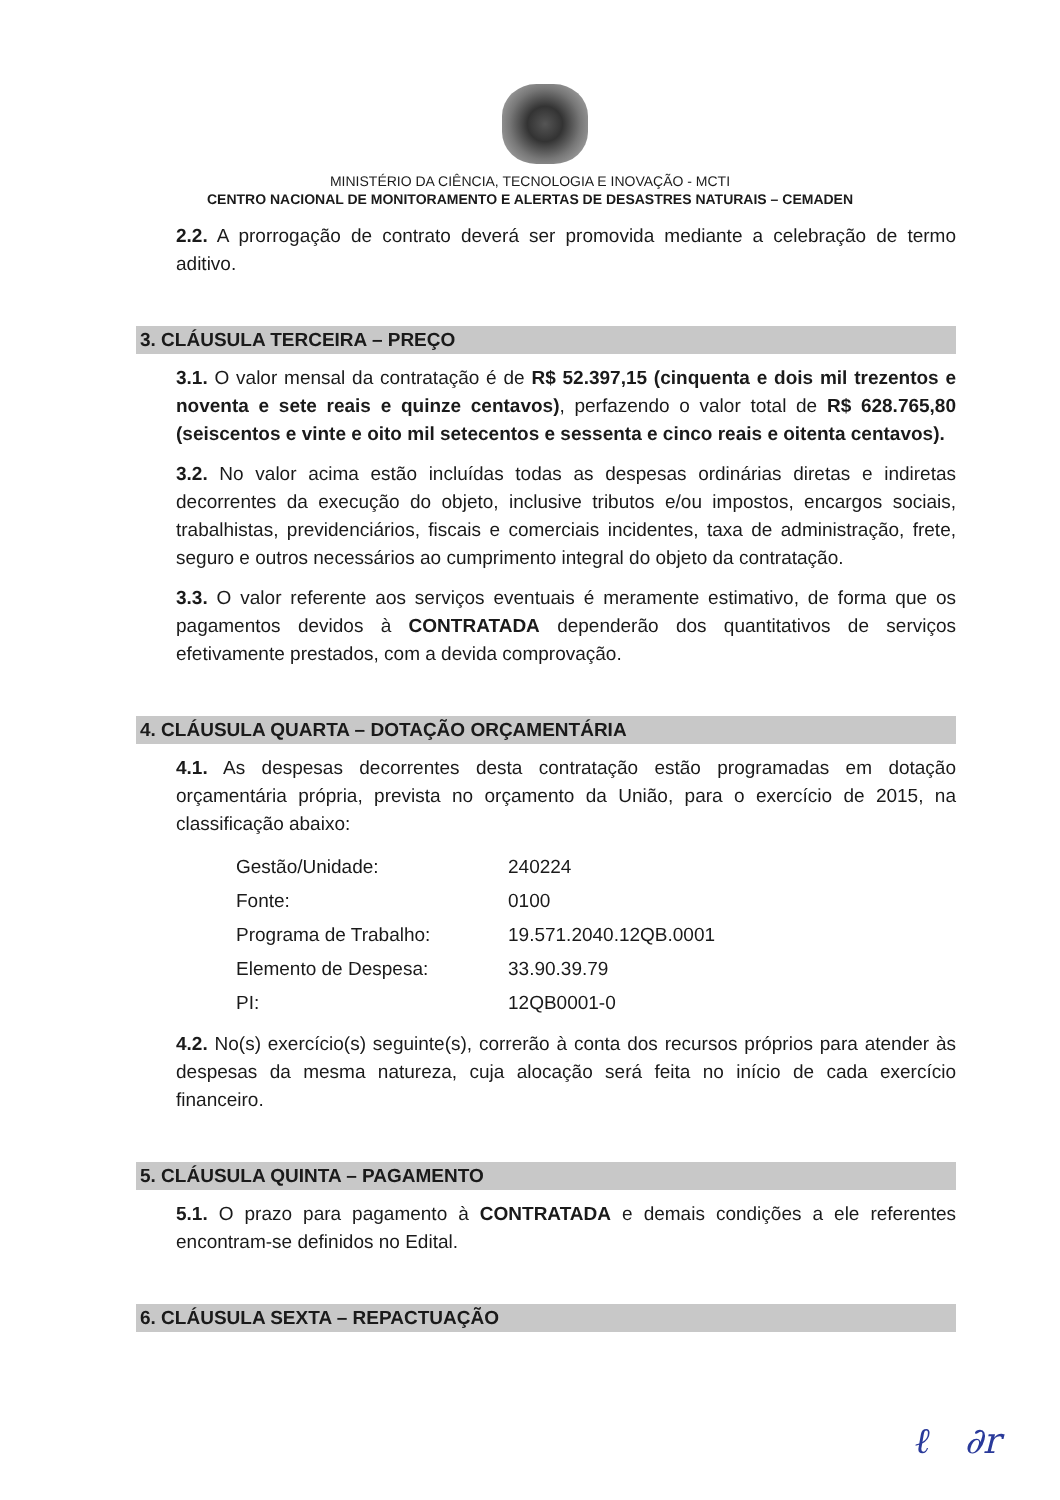MINISTÉRIO DA CIÊNCIA, TECNOLOGIA E INOVAÇÃO - MCTI
CENTRO NACIONAL DE MONITORAMENTO E ALERTAS DE DESASTRES NATURAIS – CEMADEN
2.2. A prorrogação de contrato deverá ser promovida mediante a celebração de termo aditivo.
3. CLÁUSULA TERCEIRA – PREÇO
3.1. O valor mensal da contratação é de R$ 52.397,15 (cinquenta e dois mil trezentos e noventa e sete reais e quinze centavos), perfazendo o valor total de R$ 628.765,80 (seiscentos e vinte e oito mil setecentos e sessenta e cinco reais e oitenta centavos).
3.2. No valor acima estão incluídas todas as despesas ordinárias diretas e indiretas decorrentes da execução do objeto, inclusive tributos e/ou impostos, encargos sociais, trabalhistas, previdenciários, fiscais e comerciais incidentes, taxa de administração, frete, seguro e outros necessários ao cumprimento integral do objeto da contratação.
3.3. O valor referente aos serviços eventuais é meramente estimativo, de forma que os pagamentos devidos à CONTRATADA dependerão dos quantitativos de serviços efetivamente prestados, com a devida comprovação.
4. CLÁUSULA QUARTA – DOTAÇÃO ORÇAMENTÁRIA
4.1. As despesas decorrentes desta contratação estão programadas em dotação orçamentária própria, prevista no orçamento da União, para o exercício de 2015, na classificação abaixo:
| Gestão/Unidade: | 240224 |
| Fonte: | 0100 |
| Programa de Trabalho: | 19.571.2040.12QB.0001 |
| Elemento de Despesa: | 33.90.39.79 |
| PI: | 12QB0001-0 |
4.2. No(s) exercício(s) seguinte(s), correrão à conta dos recursos próprios para atender às despesas da mesma natureza, cuja alocação será feita no início de cada exercício financeiro.
5. CLÁUSULA QUINTA – PAGAMENTO
5.1. O prazo para pagamento à CONTRATADA e demais condições a ele referentes encontram-se definidos no Edital.
6. CLÁUSULA SEXTA – REPACTUAÇÃO
ℓ ∂r